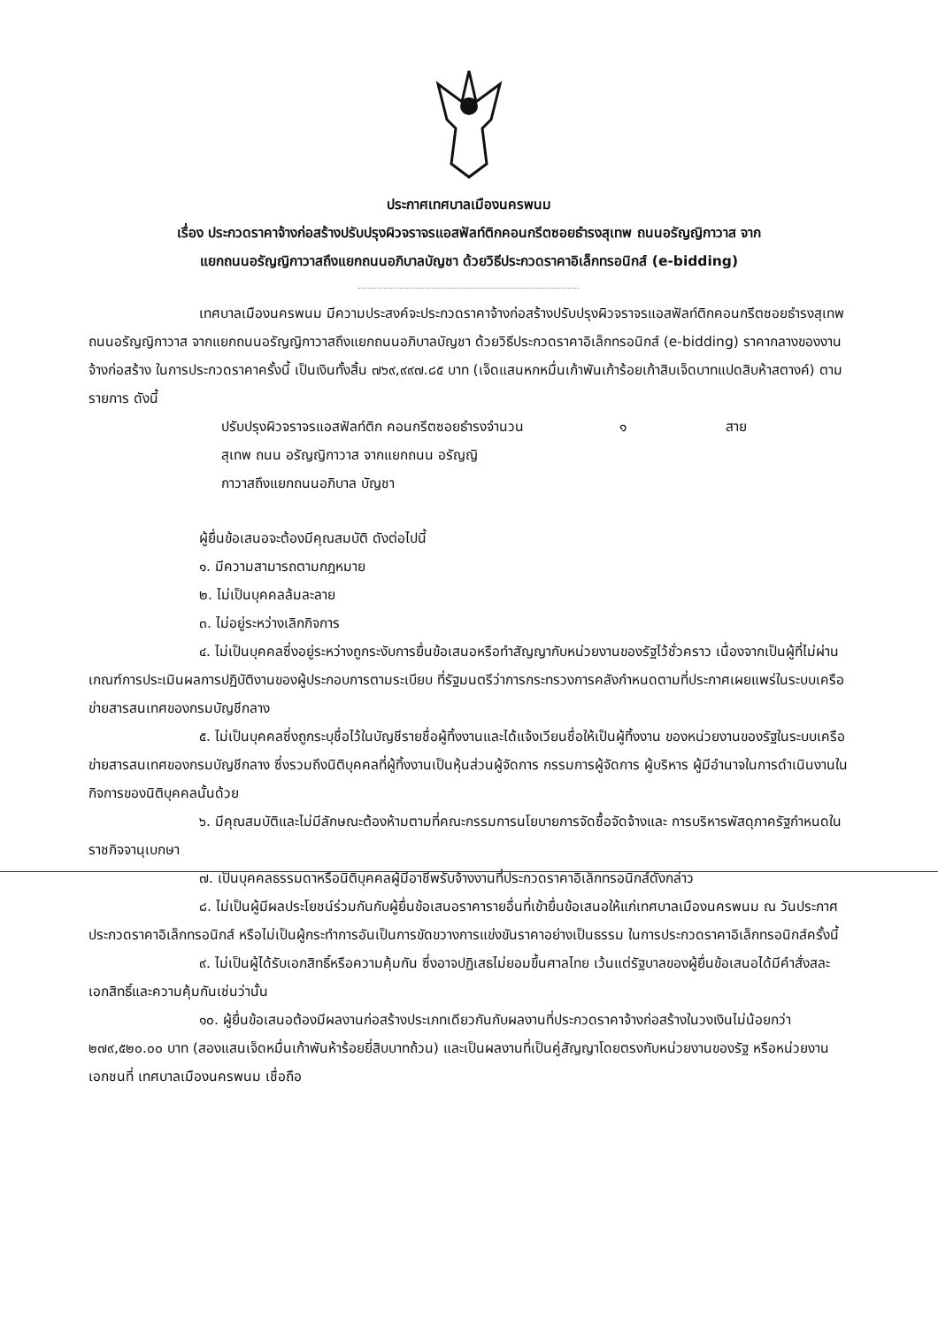ประกาศเทศบาลเมืองนครพนม
เรื่อง ประกวดราคาจ้างก่อสร้างปรับปรุงผิวจราจรแอสฟัลท์ติกคอนกรีตซอยธำรงสุเทพ ถนนอรัญญิกาวาส จาก
แยกถนนอรัญญิกาวาสถึงแยกถนนอภิบาลบัญชา ด้วยวิธีประกวดราคาอิเล็กทรอนิกส์ (e-bidding)
เทศบาลเมืองนครพนม มีความประสงค์จะประกวดราคาจ้างก่อสร้างปรับปรุงผิวจราจรแอสฟัลท์ติกคอนกรีตซอยธำรงสุเทพ ถนนอรัญญิกาวาส จากแยกถนนอรัญญิกาวาสถึงแยกถนนอภิบาลบัญชา ด้วยวิธีประกวดราคาอิเล็กทรอนิกส์ (e-bidding) ราคากลางของงานจ้างก่อสร้าง ในการประกวดราคาครั้งนี้ เป็นเงินทั้งสิ้น ๗๖๙,๙๙๗.๘๕ บาท (เจ็ดแสนหกหมื่นเก้าพันเก้าร้อยเก้าสิบเจ็ดบาทแปดสิบห้าสตางค์) ตามรายการ ดังนี้
ปรับปรุงผิวจราจรแอสฟัลท์ติก คอนกรีตซอยธำรงสุเทพ ถนน อรัญญิกาวาส จากแยกถนน อรัญญิกาวาสถึงแยกถนนอภิบาล บัญชา
จำนวน ๑ สาย
ผู้ยื่นข้อเสนอจะต้องมีคุณสมบัติ ดังต่อไปนี้
๑. มีความสามารถตามกฎหมาย
๒. ไม่เป็นบุคคลล้มละลาย
๓. ไม่อยู่ระหว่างเลิกกิจการ
๔. ไม่เป็นบุคคลซึ่งอยู่ระหว่างถูกระงับการยื่นข้อเสนอหรือทำสัญญากับหน่วยงานของรัฐไว้ชั่วคราว เนื่องจากเป็นผู้ที่ไม่ผ่านเกณฑ์การประเมินผลการปฏิบัติงานของผู้ประกอบการตามระเบียบ ที่รัฐมนตรีว่าการกระทรวงการคลังกำหนดตามที่ประกาศเผยแพร่ในระบบเครือข่ายสารสนเทศของกรมบัญชีกลาง
๕. ไม่เป็นบุคคลซึ่งถูกระบุชื่อไว้ในบัญชีรายชื่อผู้ทิ้งงานและได้แจ้งเวียนชื่อให้เป็นผู้ทิ้งงาน ของหน่วยงานของรัฐในระบบเครือข่ายสารสนเทศของกรมบัญชีกลาง ซึ่งรวมถึงนิติบุคคลที่ผู้ทิ้งงานเป็นหุ้นส่วนผู้จัดการ กรรมการผู้จัดการ ผู้บริหาร ผู้มีอำนาจในการดำเนินงานในกิจการของนิติบุคคลนั้นด้วย
๖. มีคุณสมบัติและไม่มีลักษณะต้องห้ามตามที่คณะกรรมการนโยบายการจัดซื้อจัดจ้างและ การบริหารพัสดุภาครัฐกำหนดในราชกิจจานุเบกษา
๗. เป็นบุคคลธรรมดาหรือนิติบุคคลผู้มีอาชีพรับจ้างงานที่ประกวดราคาอิเล็กทรอนิกส์ดังกล่าว
๘. ไม่เป็นผู้มีผลประโยชน์ร่วมกันกับผู้ยื่นข้อเสนอราคารายอื่นที่เข้ายื่นข้อเสนอให้แก่เทศบาลเมืองนครพนม ณ วันประกาศประกวดราคาอิเล็กทรอนิกส์ หรือไม่เป็นผู้กระทำการอันเป็นการขัดขวางการแข่งขันราคาอย่างเป็นธรรม ในการประกวดราคาอิเล็กทรอนิกส์ครั้งนี้
๙. ไม่เป็นผู้ได้รับเอกสิทธิ์หรือความคุ้มกัน ซึ่งอาจปฏิเสธไม่ยอมขึ้นศาลไทย เว้นแต่รัฐบาลของผู้ยื่นข้อเสนอได้มีคำสั่งสละเอกสิทธิ์และความคุ้มกันเช่นว่านั้น
๑๐. ผู้ยื่นข้อเสนอต้องมีผลงานก่อสร้างประเภทเดียวกันกับผลงานที่ประกวดราคาจ้างก่อสร้างในวงเงินไม่น้อยกว่า ๒๗๙,๕๒๐.๐๐ บาท (สองแสนเจ็ดหมื่นเก้าพันห้าร้อยยี่สิบบาทถ้วน) และเป็นผลงานที่เป็นคู่สัญญาโดยตรงกับหน่วยงานของรัฐ หรือหน่วยงานเอกชนที่ เทศบาลเมืองนครพนม เชื่อถือ